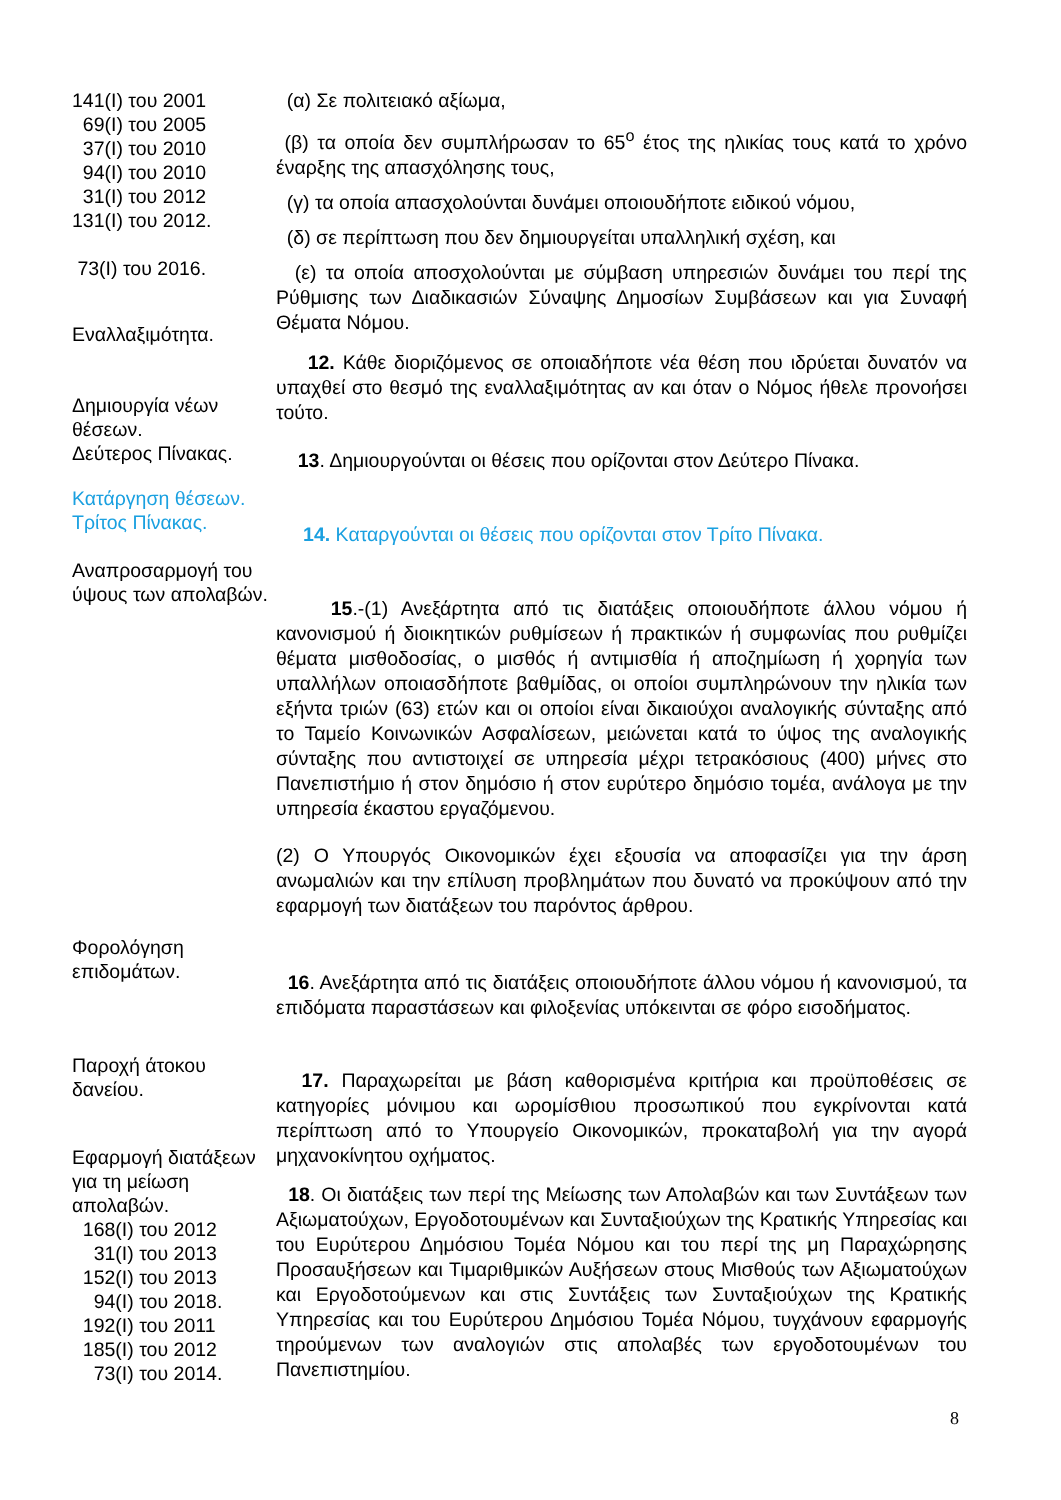141(I) του 2001
69(I) του 2005
37(I) του 2010
94(I) του 2010
31(I) του 2012
131(I) του 2012.
73(I) του 2016.
(α) Σε πολιτειακό αξίωμα,
(β) τα οποία δεν συμπλήρωσαν το 65<sup>ο</sup> έτος της ηλικίας τους κατά το χρόνο έναρξης της απασχόλησης τους,
(γ) τα οποία απασχολούνται δυνάμει οποιουδήποτε ειδικού νόμου,
(δ) σε περίπτωση που δεν δημιουργείται υπαλληλική σχέση, και
(ε) τα οποία αποσχολούνται με σύμβαση υπηρεσιών δυνάμει του περί της Ρύθμισης των Διαδικασιών Σύναψης Δημοσίων Συμβάσεων και για Συναφή Θέματα Νόμου.
Εναλλαξιμότητα.
12. Κάθε διοριζόμενος σε οποιαδήποτε νέα θέση που ιδρύεται δυνατόν να υπαχθεί στο θεσμό της εναλλαξιμότητας αν και όταν ο Νόμος ήθελε προνοήσει τούτο.
Δημιουργία νέων θέσεων.
Δεύτερος Πίνακας.
13. Δημιουργούνται οι θέσεις που ορίζονται στον Δεύτερο Πίνακα.
Κατάργηση θέσεων.
Τρίτος Πίνακας.
14. Καταργούνται οι θέσεις που ορίζονται στον Τρίτο Πίνακα.
Αναπροσαρμογή του ύψους των απολαβών.
15.-(1) Ανεξάρτητα από τις διατάξεις οποιουδήποτε άλλου νόμου ή κανονισμού ή διοικητικών ρυθμίσεων ή πρακτικών ή συμφωνίας που ρυθμίζει θέματα μισθοδοσίας, ο μισθός ή αντιμισθία ή αποζημίωση ή χορηγία των υπαλλήλων οποιασδήποτε βαθμίδας, οι οποίοι συμπληρώνουν την ηλικία των εξήντα τριών (63) ετών και οι οποίοι είναι δικαιούχοι αναλογικής σύνταξης από το Ταμείο Κοινωνικών Ασφαλίσεων, μειώνεται κατά το ύψος της αναλογικής σύνταξης που αντιστοιχεί σε υπηρεσία μέχρι τετρακόσιους (400) μήνες στο Πανεπιστήμιο ή στον δημόσιο ή στον ευρύτερο δημόσιο τομέα, ανάλογα με την υπηρεσία έκαστου εργαζόμενου.
(2) Ο Υπουργός Οικονομικών έχει εξουσία να αποφασίζει για την άρση ανωμαλιών και την επίλυση προβλημάτων που δυνατό να προκύψουν από την εφαρμογή των διατάξεων του παρόντος άρθρου.
Φορολόγηση επιδομάτων.
16. Ανεξάρτητα από τις διατάξεις οποιουδήποτε άλλου νόμου ή κανονισμού, τα επιδόματα παραστάσεων και φιλοξενίας υπόκεινται σε φόρο εισοδήματος.
Παροχή άτοκου δανείου.
17. Παραχωρείται με βάση καθορισμένα κριτήρια και προϋποθέσεις σε κατηγορίες μόνιμου και ωρομίσθιου προσωπικού που εγκρίνονται κατά περίπτωση από το Υπουργείο Οικονομικών, προκαταβολή για την αγορά μηχανοκίνητου οχήματος.
Εφαρμογή διατάξεων για τη μείωση απολαβών.
168(I) του 2012
31(I) του 2013
152(I) του 2013
94(I) του 2018.
192(I) του 2011
185(I) του 2012
73(I) του 2014.
18. Οι διατάξεις των περί της Μείωσης των Απολαβών και των Συντάξεων των Αξιωματούχων, Εργοδοτουμένων και Συνταξιούχων της Κρατικής Υπηρεσίας και του Ευρύτερου Δημόσιου Τομέα Νόμου και του περί της μη Παραχώρησης Προσαυξήσεων και Τιμαριθμικών Αυξήσεων στους Μισθούς των Αξιωματούχων και Εργοδοτούμενων και στις Συντάξεις των Συνταξιούχων της Κρατικής Υπηρεσίας και του Ευρύτερου Δημόσιου Τομέα Νόμου, τυγχάνουν εφαρμογής τηρούμενων των αναλογιών στις απολαβές των εργοδοτουμένων του Πανεπιστημίου.
8